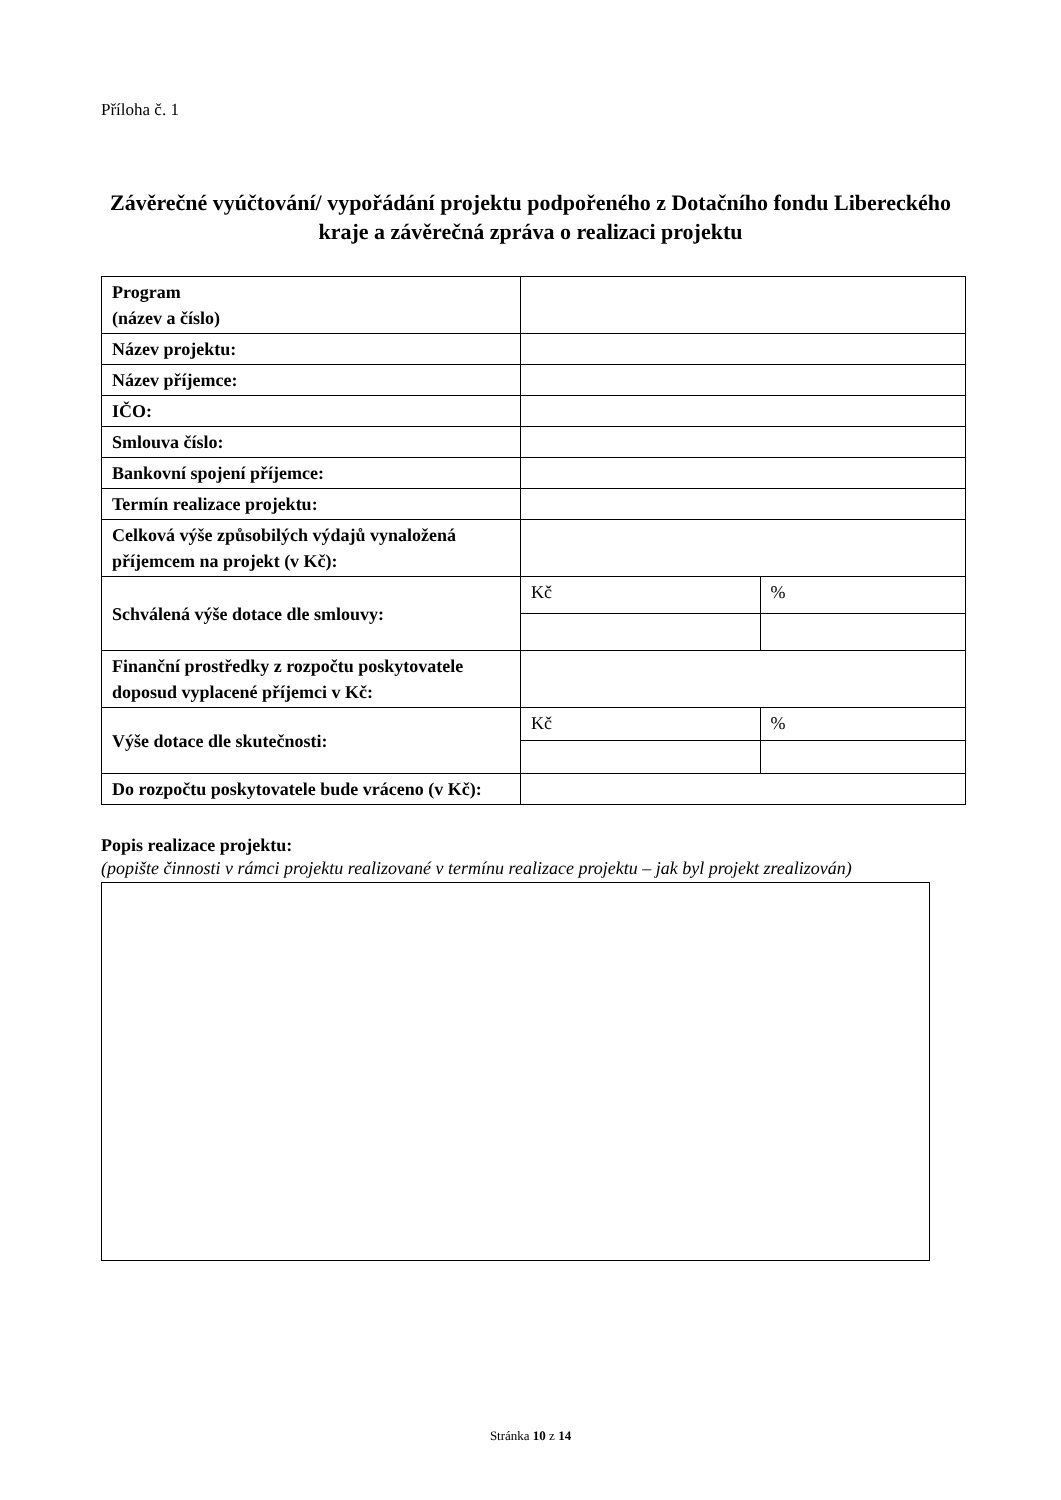Příloha č. 1
Závěrečné vyúčtování/ vypořádání projektu podpořeného z Dotačního fondu Libereckého kraje a závěrečná zpráva o realizaci projektu
| Program (název a číslo) | | |
| Název projektu: | | |
| Název příjemce: | | |
| IČO: | | |
| Smlouva číslo: | | |
| Bankovní spojení příjemce: | | |
| Termín realizace projektu: | | |
| Celková výše způsobilých výdajů vynaložená příjemcem na projekt (v Kč): | | |
| Schválená výše dotace dle smlouvy: | Kč | % |
| Finanční prostředky z rozpočtu poskytovatele doposud vyplacené příjemci v Kč: | | |
| Výše dotace dle skutečnosti: | Kč | % |
| Do rozpočtu poskytovatele bude vráceno (v Kč): | | |
Popis realizace projektu:
(popište činnosti v rámci projektu realizované v termínu realizace projektu – jak byl projekt zrealizován)
Stránka 10 z 14